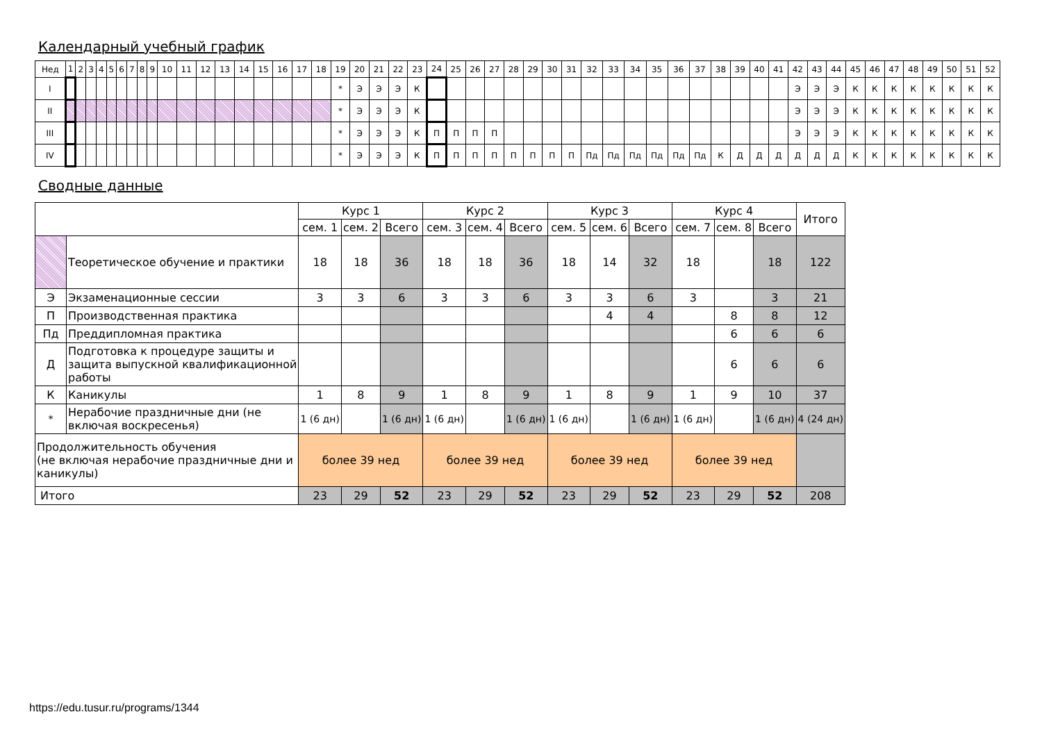Календарный учебный график
| Нед | 1 | 2 | 3 | 4 | 5 | 6 | 7 | 8 | 9 | 10 | 11 | 12 | 13 | 14 | 15 | 16 | 17 | 18 | 19 | 20 | 21 | 22 | 23 | 24 | 25 | 26 | 27 | 28 | 29 | 30 | 31 | 32 | 33 | 34 | 35 | 36 | 37 | 38 | 39 | 40 | 41 | 42 | 43 | 44 | 45 | 46 | 47 | 48 | 49 | 50 | 51 | 52 |
| I | | | | | | | | | | | | | | | | | | | * | Э | Э | Э | К | | | | | | | | | | | | | | | | | | | Э | Э | Э | К | К | К | К | К | К | К | К |
| II | | | | | | | | | | | | | | | | | | | * | Э | Э | Э | К | | | | | | | | | | | | | | | | | | | Э | Э | Э | К | К | К | К | К | К | К | К |
| III | | | | | | | | | | | | | | | | | | | * | Э | Э | Э | К | П | П | П | П | | | | | | | | | | | | | | | Э | Э | Э | К | К | К | К | К | К | К | К |
| IV | | | | | | | | | | | | | | | | | | | * | Э | Э | Э | К | П | П | П | П | П | П | П | П | Пд | Пд | Пд | Пд | Пд | Пд | К | Д | Д | Д | Д | Д | Д | К | К | К | К | К | К | К | К |
Сводные данные
| | | Курс 1 | | | Курс 2 | | | Курс 3 | | | Курс 4 | | | Итого |
| | | сем. 1 | сем. 2 | Всего | сем. 3 | сем. 4 | Всего | сем. 5 | сем. 6 | Всего | сем. 7 | сем. 8 | Всего | |
| | Теоретическое обучение и практики | 18 | 18 | 36 | 18 | 18 | 36 | 18 | 14 | 32 | 18 | | 18 | 122 |
| Э | Экзаменационные сессии | 3 | 3 | 6 | 3 | 3 | 6 | 3 | 3 | 6 | 3 | | 3 | 21 |
| П | Производственная практика | | | | | | | | 4 | 4 | | 8 | 8 | 12 |
| Пд | Преддипломная практика | | | | | | | | | | | 6 | 6 | 6 |
| Д | Подготовка к процедуре защиты и защита выпускной квалификационной работы | | | | | | | | | | | 6 | 6 | 6 |
| К | Каникулы | 1 | 8 | 9 | 1 | 8 | 9 | 1 | 8 | 9 | 1 | 9 | 10 | 37 |
| * | Нерабочие праздничные дни (не включая воскресенья) | 1 (6 дн) | | 1 (6 дн) | 1 (6 дн) | | 1 (6 дн) | 1 (6 дн) | | 1 (6 дн) | 1 (6 дн) | | 1 (6 дн) | 4 (24 дн) |
| Продолжительность обучения (не включая нерабочие праздничные дни и каникулы) | | более 39 нед | | | более 39 нед | | | более 39 нед | | | более 39 нед | | | |
| Итого | | 23 | 29 | 52 | 23 | 29 | 52 | 23 | 29 | 52 | 23 | 29 | 52 | 208 |
https://edu.tusur.ru/programs/1344